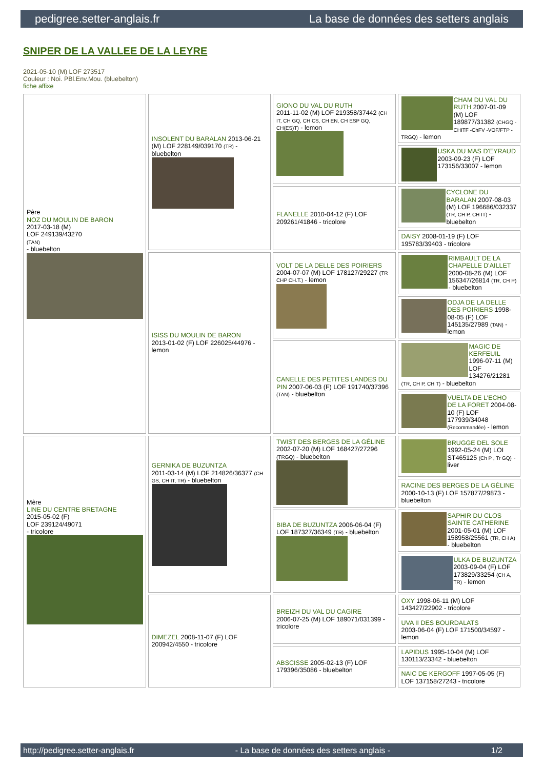pedigree.setter-anglais.fr La base de données des setters anglais
SNIPER DE LA VALLEE DE LA LEYRE
2021-05-10 (M) LOF 273517
Couleur : Noi. PBl.Env.Mou. (bluebelton)
fiche affixe
| Père NOZ DU MOULIN DE BARON 2017-03-18 (M) LOF 249139/43270 (TAN) - bluebelton | INSOLENT DU BARALAN 2013-06-21 (M) LOF 228149/039170 (TR) - bluebelton | GIONO DU VAL DU RUTH 2011-11-02 (M) LOF 219358/37442 (CH IT, CH GQ, CH CS, CH EN, CH ESP GQ, CH(ES)T) - lemon | CHAM DU VAL DU RUTH 2007-01-09 (M) LOF 189877/31382 (CHGQ -CHITF -ChFV -VOF/FTP -TRGQ) - lemon |
| | | | USKA DU MAS D'EYRAUD 2003-09-23 (F) LOF 173156/33007 - lemon |
| | | FLANELLE 2010-04-12 (F) LOF 209261/41846 - tricolore | CYCLONE DU BARALAN 2007-08-03 (M) LOF 196686/032337 (TR, CH P, CH IT) - bluebelton |
| | | | DAISY 2008-01-19 (F) LOF 195783/39403 - tricolore |
| | ISISS DU MOULIN DE BARON 2013-01-02 (F) LOF 226025/44976 - lemon | VOLT DE LA DELLE DES POIRIERS 2004-07-07 (M) LOF 178127/29227 (TR CHP CH.T.) - lemon | RIMBAULT DE LA CHAPELLE D'AILLET 2000-08-26 (M) LOF 156347/26814 (TR, CH P) - bluebelton |
| | | | ODJA DE LA DELLE DES POIRIERS 1998-08-05 (F) LOF 145135/27989 (TAN) - lemon |
| | | CANELLE DES PETITES LANDES DU PIN 2007-06-03 (F) LOF 191740/37396 (TAN) - bluebelton | MAGIC DE KERFEUIL 1996-07-11 (M) LOF 134276/21281 (TR, CH P, CH T) - bluebelton |
| | | | VUELTA DE L'ECHO DE LA FORET 2004-08-10 (F) LOF 177939/34048 (Recommandée) - lemon |
| Mère LINE DU CENTRE BRETAGNE 2015-05-02 (F) LOF 239124/49071 - tricolore | GERNIKA DE BUZUNTZA 2011-03-14 (M) LOF 214826/36377 (CH GS, CH IT, TR) - bluebelton | TWIST DES BERGES DE LA GÉLINE 2002-07-20 (M) LOF 168427/27296 (TRGQ) - bluebelton | BRUGGE DEL SOLE 1992-05-24 (M) LOI ST465125 (Ch P , Tr GQ) - liver |
| | | | RACINE DES BERGES DE LA GÉLINE 2000-10-13 (F) LOF 157877/29873 - bluebelton |
| | | BIBA DE BUZUNTZA 2006-06-04 (F) LOF 187327/36349 (TR) - bluebelton | SAPHIR DU CLOS SAINTE CATHERINE 2001-05-01 (M) LOF 158958/25561 (TR, CH A) - bluebelton |
| | | | ULKA DE BUZUNTZA 2003-09-04 (F) LOF 173829/33254 (CH A, TR) - lemon |
| | DIMEZEL 2008-11-07 (F) LOF 200942/4550 - tricolore | BREIZH DU VAL DU CAGIRE 2006-07-25 (M) LOF 189071/031399 - tricolore | OXY 1998-06-11 (M) LOF 143427/22902 - tricolore |
| | | | UVA II DES BOURDALATS 2003-06-04 (F) LOF 171500/34597 - lemon |
| | | ABSCISSE 2005-02-13 (F) LOF 179396/35086 - bluebelton | LAPIDUS 1995-10-04 (M) LOF 130113/23342 - bluebelton |
| | | | NAIC DE KERGOFF 1997-05-05 (F) LOF 137158/27243 - tricolore |
http://pedigree.setter-anglais.fr - La base de données des setters anglais - 1/2